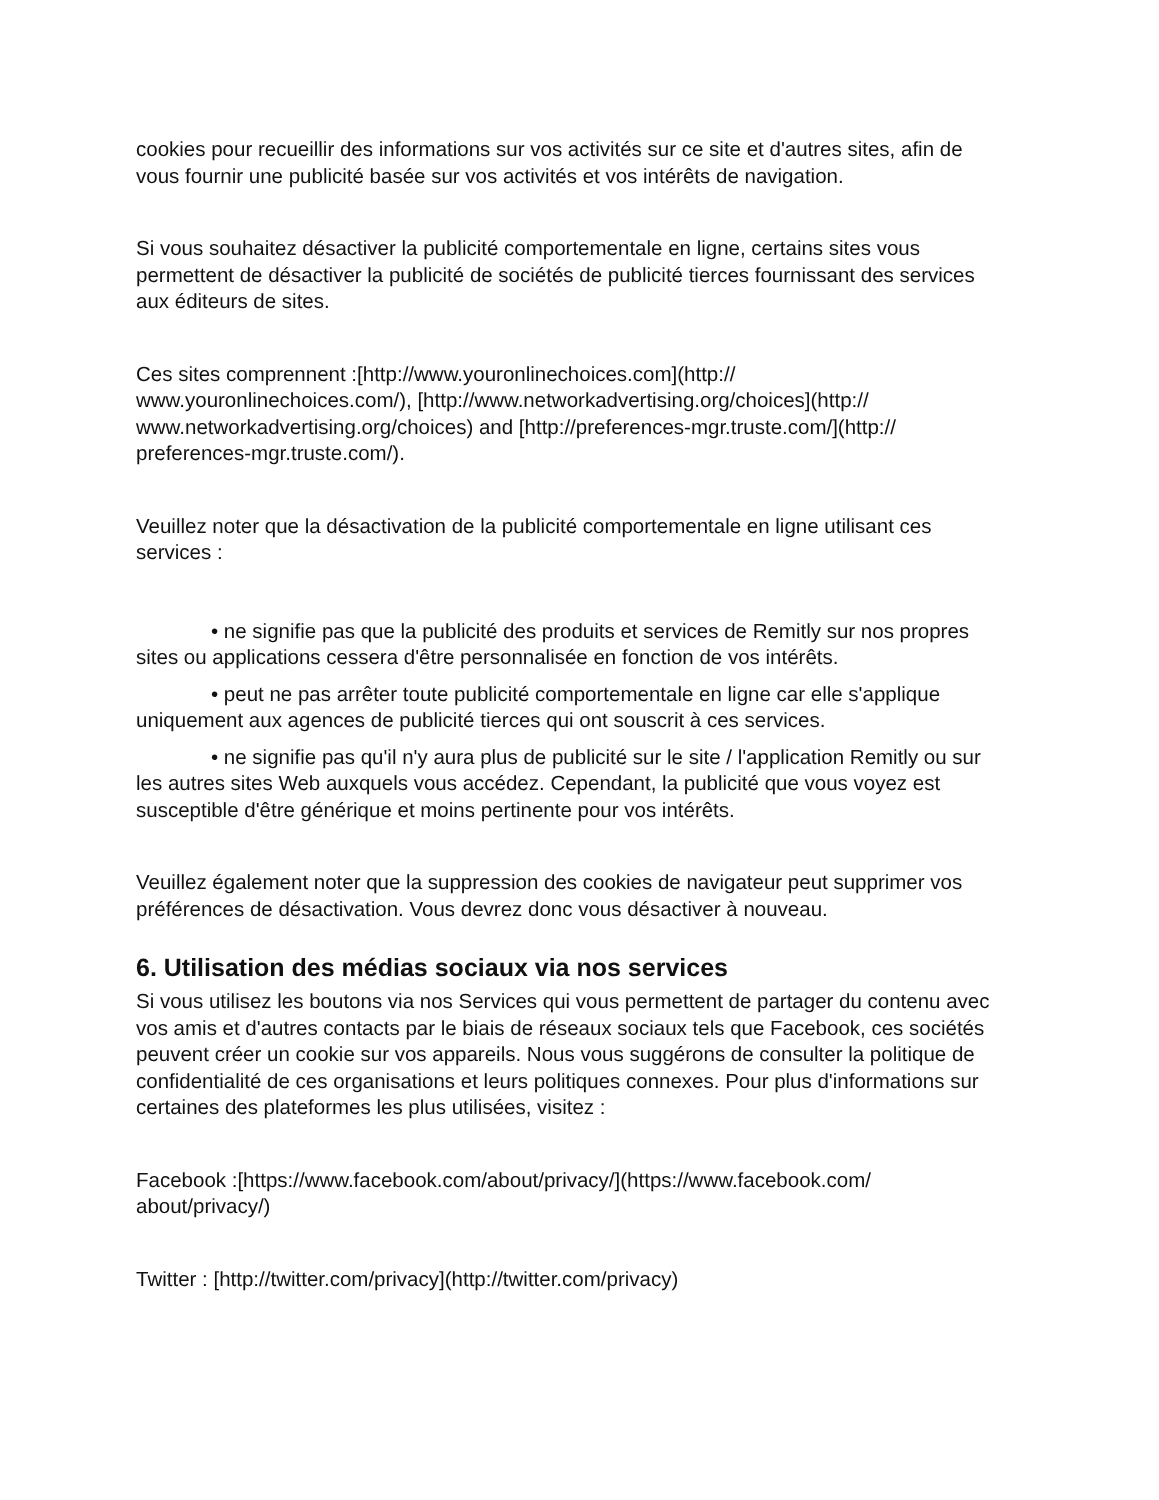cookies pour recueillir des informations sur vos activités sur ce site et d'autres sites, afin de vous fournir une publicité basée sur vos activités et vos intérêts de navigation.
Si vous souhaitez désactiver la publicité comportementale en ligne, certains sites vous permettent de désactiver la publicité de sociétés de publicité tierces fournissant des services aux éditeurs de sites.
Ces sites comprennent :[http://www.youronlinechoices.com](http:// www.youronlinechoices.com/), [http://www.networkadvertising.org/choices](http:// www.networkadvertising.org/choices) and [http://preferences-mgr.truste.com/](http:// preferences-mgr.truste.com/).
Veuillez noter que la désactivation de la publicité comportementale en ligne utilisant ces services :
• ne signifie pas que la publicité des produits et services de Remitly sur nos propres sites ou applications cessera d'être personnalisée en fonction de vos intérêts.
• peut ne pas arrêter toute publicité comportementale en ligne car elle s'applique uniquement aux agences de publicité tierces qui ont souscrit à ces services.
• ne signifie pas qu'il n'y aura plus de publicité sur le site / l'application Remitly ou sur les autres sites Web auxquels vous accédez. Cependant, la publicité que vous voyez est susceptible d'être générique et moins pertinente pour vos intérêts.
Veuillez également noter que la suppression des cookies de navigateur peut supprimer vos préférences de désactivation. Vous devrez donc vous désactiver à nouveau.
6. Utilisation des médias sociaux via nos services
Si vous utilisez les boutons via nos Services qui vous permettent de partager du contenu avec vos amis et d'autres contacts par le biais de réseaux sociaux tels que Facebook, ces sociétés peuvent créer un cookie sur vos appareils. Nous vous suggérons de consulter la politique de confidentialité de ces organisations et leurs politiques connexes. Pour plus d'informations sur certaines des plateformes les plus utilisées, visitez :
Facebook :[https://www.facebook.com/about/privacy/](https://www.facebook.com/ about/privacy/)
Twitter : [http://twitter.com/privacy](http://twitter.com/privacy)